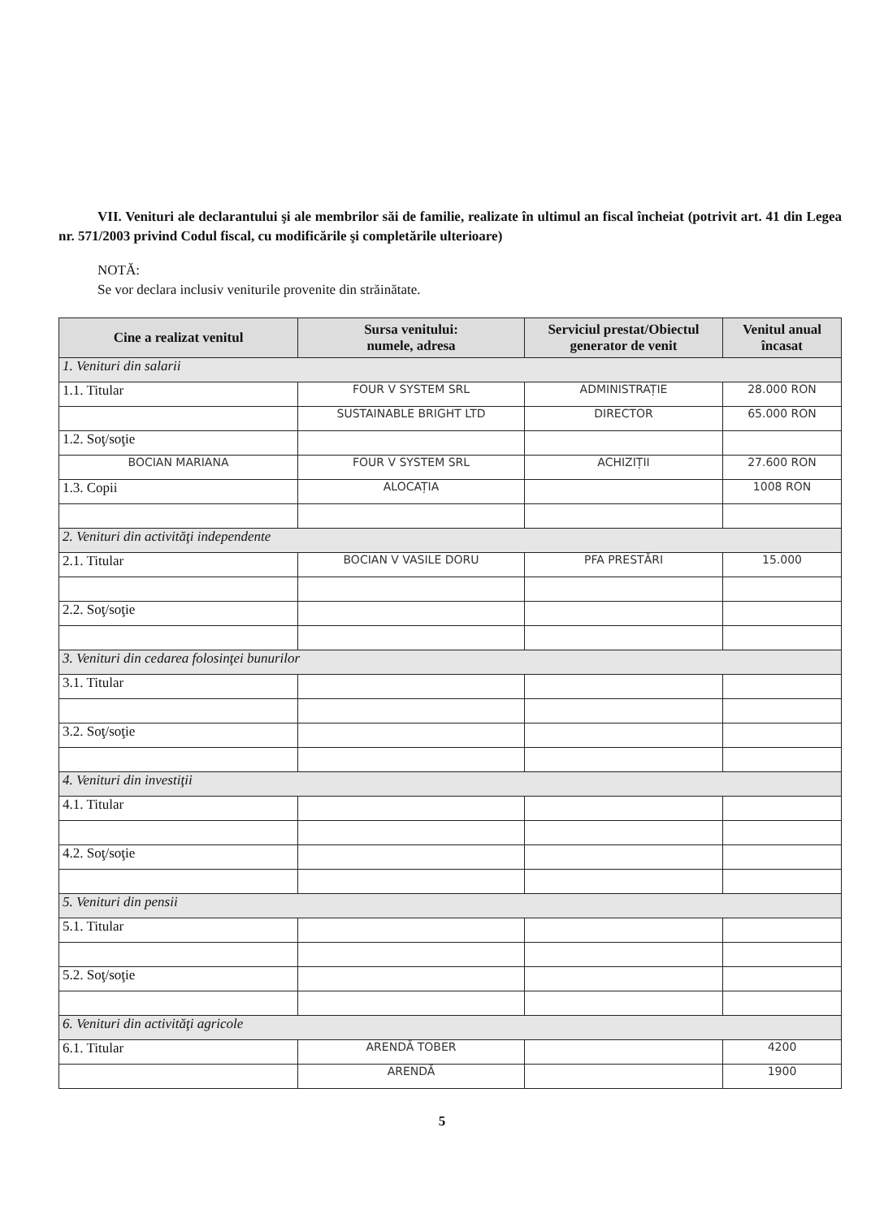VII. Venituri ale declarantului şi ale membrilor săi de familie, realizate în ultimul an fiscal încheiat (potrivit art. 41 din Legea nr. 571/2003 privind Codul fiscal, cu modificările şi completările ulterioare)
NOTĂ:
Se vor declara inclusiv veniturile provenite din străinătate.
| Cine a realizat venitul | Sursa venitului: numele, adresa | Serviciul prestat/Obiectul generator de venit | Venitul anual încasat |
| --- | --- | --- | --- |
| 1. Venituri din salarii | | | |
| 1.1. Titular | FOUR V SYSTEM SRL | ADMINISTRAȚIE | 28.000 RON |
| | SUSTAINABLE BRIGHT LTD | DIRECTOR | 65.000 RON |
| 1.2. Soţ/soţie | | | |
| BOCIAN MARIANA | FOUR V SYSTEM SRL | ACHIZIȚII | 27.600 RON |
| 1.3. Copii | ALOCAȚIA | | 1008 RON |
| 2. Venituri din activităţi independente | | | |
| 2.1. Titular | BOCIAN V VASILE DORU | PFA PRESTĂRI | 15.000 |
| 2.2. Soţ/soţie | | | |
| 3. Venituri din cedarea folosinţei bunurilor | | | |
| 3.1. Titular | | | |
| 3.2. Soţ/soţie | | | |
| 4. Venituri din investiţii | | | |
| 4.1. Titular | | | |
| 4.2. Soţ/soţie | | | |
| 5. Venituri din pensii | | | |
| 5.1. Titular | | | |
| 5.2. Soţ/soţie | | | |
| 6. Venituri din activităţi agricole | | | |
| 6.1. Titular | ARENDĂ TOBER | | 4200 |
| | ARENDĂ | | 1900 |
5